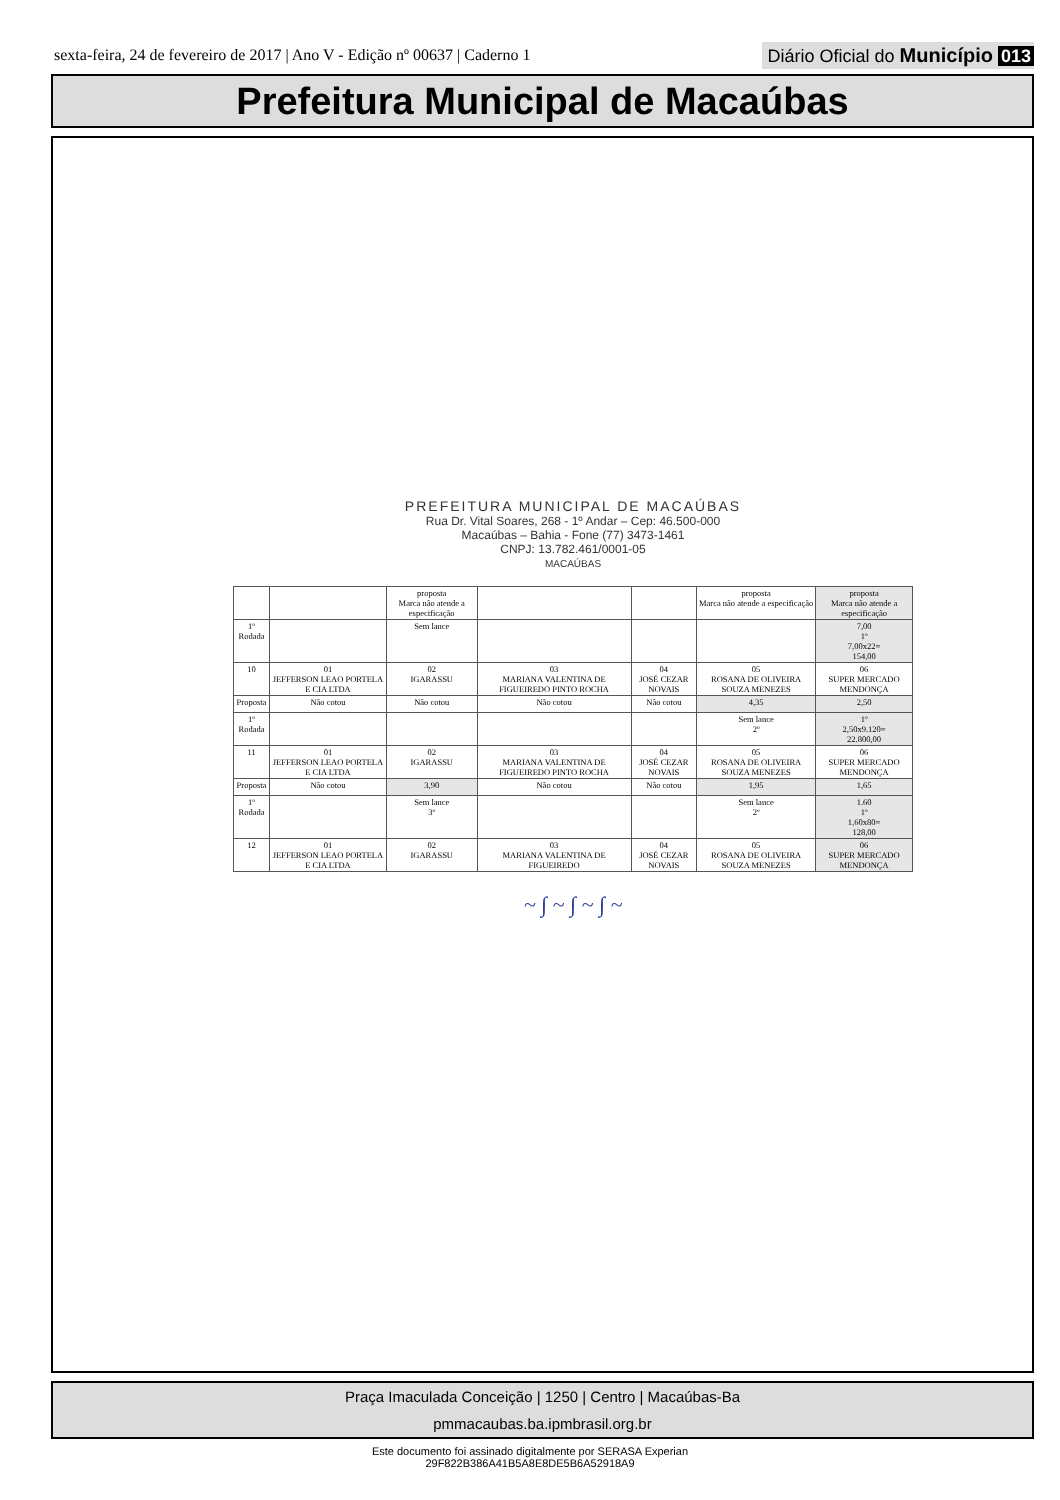sexta-feira, 24 de fevereiro de 2017 | Ano V - Edição nº 00637 | Caderno 1 Diário Oficial do Município 013
Prefeitura Municipal de Macaúbas
PREFEITURA MUNICIPAL DE MACAÚBAS
Rua Dr. Vital Soares, 268 - 1º Andar – Cep: 46.500-000
Macaúbas – Bahia - Fone (77) 3473-1461
CNPJ: 13.782.461/0001-05
MACAÚBAS
| | | proposta Marca não atende a especificação | | | proposta Marca não atende a especificação | proposta Marca não atende a especificação |
| 1º Rodada | | Sem lance | | | | 7,00 1º 7,00x22= 154,00 |
| 10 | 01 JEFFERSON LEAO PORTELA E CIA LTDA | 02 IGARASSU | 03 MARIANA VALENTINA DE FIGUEIREDO PINTO ROCHA | 04 JOSÉ CEZAR NOVAIS | 05 ROSANA DE OLIVEIRA SOUZA MENEZES | 06 SUPER MERCADO MENDONÇA |
| Proposta | Não cotou | Não cotou | Não cotou | Não cotou | 4,35 | 2,50 |
| 1º Rodada | | | | | Sem lance 2º | 1º 2,50x9.120= 22.800,00 |
| 11 | 01 JEFFERSON LEAO PORTELA E CIA LTDA | 02 IGARASSU | 03 MARIANA VALENTINA DE FIGUEIREDO PINTO ROCHA | 04 JOSÉ CEZAR NOVAIS | 05 ROSANA DE OLIVEIRA SOUZA MENEZES | 06 SUPER MERCADO MENDONÇA |
| Proposta | Não cotou | 3,90 | Não cotou | Não cotou | 1,95 | 1,65 |
| 1º Rodada | | Sem lance 3º | | | Sem lance 2º | 1.60 1º 1,60x80= 128,00 |
| 12 | 01 JEFFERSON LEAO PORTELA E CIA LTDA | 02 IGARASSU | 03 MARIANA VALENTINA DE FIGUEIREDO | 04 JOSÉ CEZAR NOVAIS | 05 ROSANA DE OLIVEIRA SOUZA MENEZES | 06 SUPER MERCADO MENDONÇA |
~ ∫ ~ ∫ ~ ∫ ~
Praça Imaculada Conceição | 1250 | Centro | Macaúbas-Ba
pmmacaubas.ba.ipmbrasil.org.br
Este documento foi assinado digitalmente por SERASA Experian
29F822B386A41B5A8E8DE5B6A52918A9